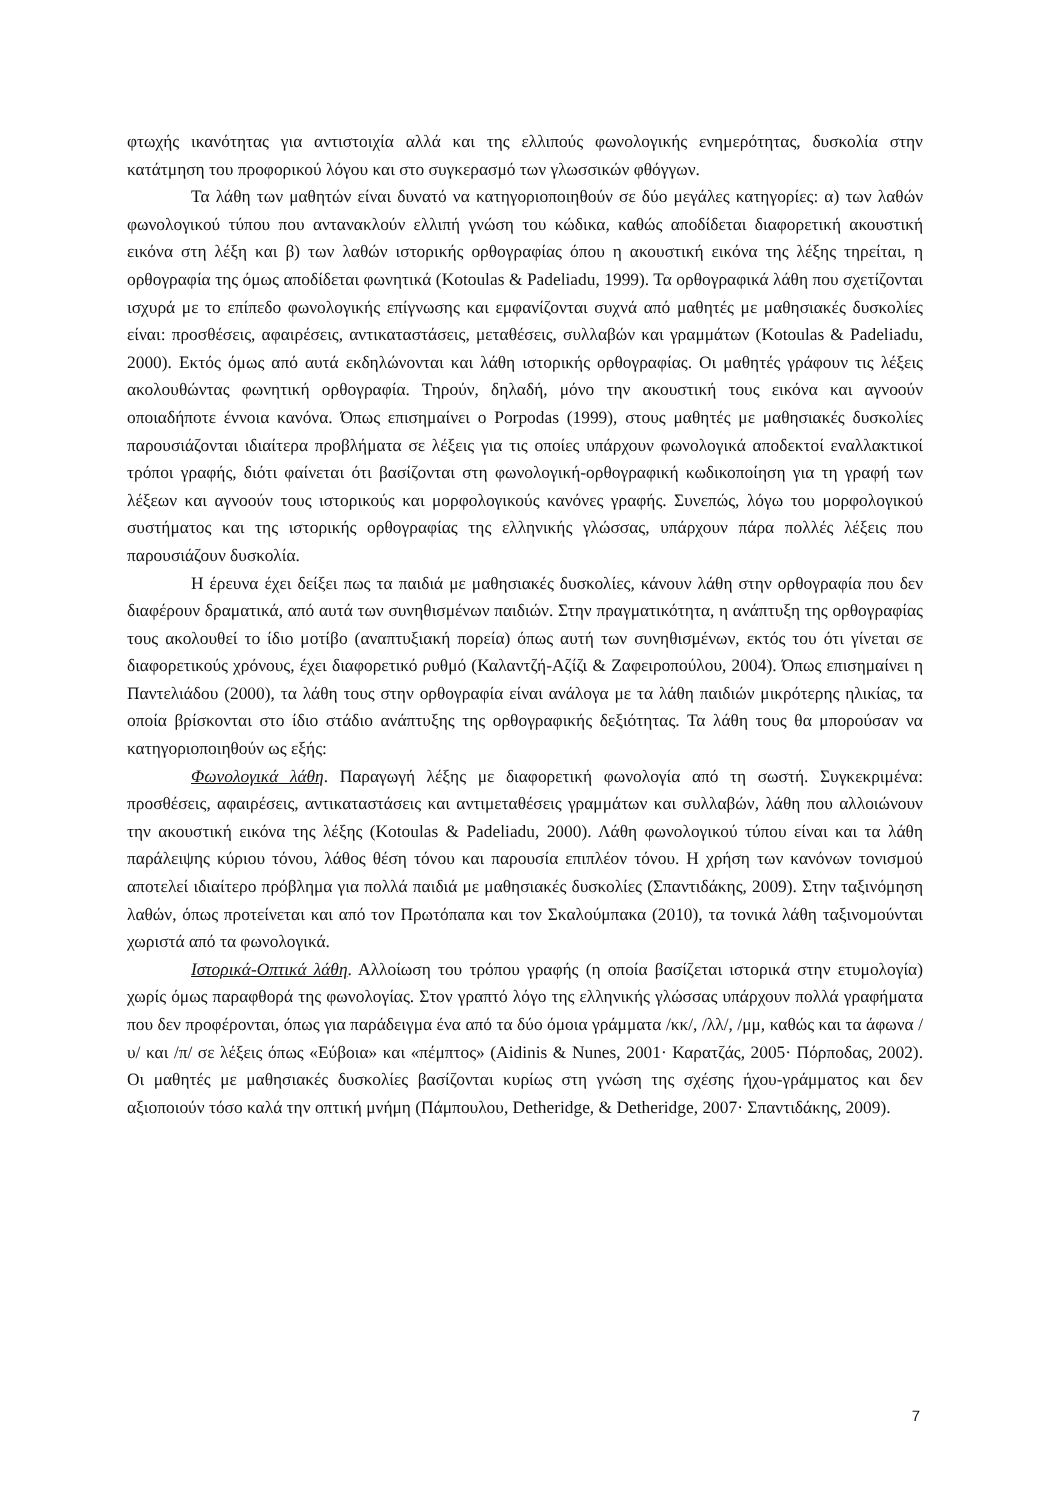φτωχής ικανότητας για αντιστοιχία αλλά και της ελλιπούς φωνολογικής ενημερότητας, δυσκολία στην κατάτμηση του προφορικού λόγου και στο συγκερασμό των γλωσσικών φθόγγων.
Τα λάθη των μαθητών είναι δυνατό να κατηγοριοποιηθούν σε δύο μεγάλες κατηγορίες: α) των λαθών φωνολογικού τύπου που αντανακλούν ελλιπή γνώση του κώδικα, καθώς αποδίδεται διαφορετική ακουστική εικόνα στη λέξη και β) των λαθών ιστορικής ορθογραφίας όπου η ακουστική εικόνα της λέξης τηρείται, η ορθογραφία της όμως αποδίδεται φωνητικά (Kotoulas & Padeliadu, 1999). Τα ορθογραφικά λάθη που σχετίζονται ισχυρά με το επίπεδο φωνολογικής επίγνωσης και εμφανίζονται συχνά από μαθητές με μαθησιακές δυσκολίες είναι: προσθέσεις, αφαιρέσεις, αντικαταστάσεις, μεταθέσεις, συλλαβών και γραμμάτων (Kotoulas & Padeliadu, 2000). Εκτός όμως από αυτά εκδηλώνονται και λάθη ιστορικής ορθογραφίας. Οι μαθητές γράφουν τις λέξεις ακολουθώντας φωνητική ορθογραφία. Τηρούν, δηλαδή, μόνο την ακουστική τους εικόνα και αγνοούν οποιαδήποτε έννοια κανόνα. Όπως επισημαίνει ο Porpodas (1999), στους μαθητές με μαθησιακές δυσκολίες παρουσιάζονται ιδιαίτερα προβλήματα σε λέξεις για τις οποίες υπάρχουν φωνολογικά αποδεκτοί εναλλακτικοί τρόποι γραφής, διότι φαίνεται ότι βασίζονται στη φωνολογική-ορθογραφική κωδικοποίηση για τη γραφή των λέξεων και αγνοούν τους ιστορικούς και μορφολογικούς κανόνες γραφής. Συνεπώς, λόγω του μορφολογικού συστήματος και της ιστορικής ορθογραφίας της ελληνικής γλώσσας, υπάρχουν πάρα πολλές λέξεις που παρουσιάζουν δυσκολία.
Η έρευνα έχει δείξει πως τα παιδιά με μαθησιακές δυσκολίες, κάνουν λάθη στην ορθογραφία που δεν διαφέρουν δραματικά, από αυτά των συνηθισμένων παιδιών. Στην πραγματικότητα, η ανάπτυξη της ορθογραφίας τους ακολουθεί το ίδιο μοτίβο (αναπτυξιακή πορεία) όπως αυτή των συνηθισμένων, εκτός του ότι γίνεται σε διαφορετικούς χρόνους, έχει διαφορετικό ρυθμό (Καλαντζή-Αζίζι & Ζαφειροπούλου, 2004). Όπως επισημαίνει η Παντελιάδου (2000), τα λάθη τους στην ορθογραφία είναι ανάλογα με τα λάθη παιδιών μικρότερης ηλικίας, τα οποία βρίσκονται στο ίδιο στάδιο ανάπτυξης της ορθογραφικής δεξιότητας. Τα λάθη τους θα μπορούσαν να κατηγοριοποιηθούν ως εξής:
Φωνολογικά λάθη. Παραγωγή λέξης με διαφορετική φωνολογία από τη σωστή. Συγκεκριμένα: προσθέσεις, αφαιρέσεις, αντικαταστάσεις και αντιμεταθέσεις γραμμάτων και συλλαβών, λάθη που αλλοιώνουν την ακουστική εικόνα της λέξης (Kotoulas & Padeliadu, 2000). Λάθη φωνολογικού τύπου είναι και τα λάθη παράλειψης κύριου τόνου, λάθος θέση τόνου και παρουσία επιπλέον τόνου. Η χρήση των κανόνων τονισμού αποτελεί ιδιαίτερο πρόβλημα για πολλά παιδιά με μαθησιακές δυσκολίες (Σπαντιδάκης, 2009). Στην ταξινόμηση λαθών, όπως προτείνεται και από τον Πρωτόπαπα και τον Σκαλούμπακα (2010), τα τονικά λάθη ταξινομούνται χωριστά από τα φωνολογικά.
Ιστορικά-Οπτικά λάθη. Αλλοίωση του τρόπου γραφής (η οποία βασίζεται ιστορικά στην ετυμολογία) χωρίς όμως παραφθορά της φωνολογίας. Στον γραπτό λόγο της ελληνικής γλώσσας υπάρχουν πολλά γραφήματα που δεν προφέρονται, όπως για παράδειγμα ένα από τα δύο όμοια γράμματα /κκ/, /λλ/, /μμ, καθώς και τα άφωνα /υ/ και /π/ σε λέξεις όπως «Εύβοια» και «πέμπτος» (Aidinis & Nunes, 2001· Καρατζάς, 2005· Πόρποδας, 2002). Οι μαθητές με μαθησιακές δυσκολίες βασίζονται κυρίως στη γνώση της σχέσης ήχου-γράμματος και δεν αξιοποιούν τόσο καλά την οπτική μνήμη (Πάμπουλου, Detheridge, & Detheridge, 2007· Σπαντιδάκης, 2009).
7